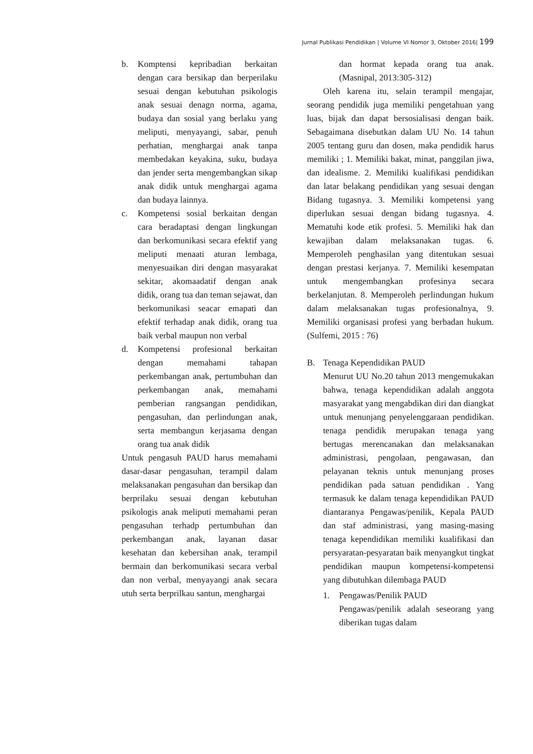Jurnal Publikasi Pendidikan | Volume VI Nomor 3, Oktober 2016| 199
b. Komptensi kepribadian berkaitan dengan cara bersikap dan berperilaku sesuai dengan kebutuhan psikologis anak sesuai denagn norma, agama, budaya dan sosial yang berlaku yang meliputi, menyayangi, sabar, penuh perhatian, menghargai anak tanpa membedakan keyakina, suku, budaya dan jender serta mengembangkan sikap anak didik untuk menghargai agama dan budaya lainnya.
c. Kompetensi sosial berkaitan dengan cara beradaptasi dengan lingkungan dan berkomunikasi secara efektif yang meliputi menaati aturan lembaga, menyesuaikan diri dengan masyarakat sekitar, akomaadatif dengan anak didik, orang tua dan teman sejawat, dan berkomunikasi seacar emapati dan efektif terhadap anak didik, orang tua baik verbal maupun non verbal
d. Kompetensi profesional berkaitan dengan memahami tahapan perkembangan anak, pertumbuhan dan perkembangan anak, memahami pemberian rangsangan pendidikan, pengasuhan, dan perlindungan anak, serta membangun kerjasama dengan orang tua anak didik
Untuk pengasuh PAUD harus memahami dasar-dasar pengasuhan, terampil dalam melaksanakan pengasuhan dan bersikap dan berprilaku sesuai dengan kebutuhan psikologis anak meliputi memahami peran pengasuhan terhadp pertumbuhan dan perkembangan anak, layanan dasar kesehatan dan kebersihan anak, terampil bermain dan berkomunikasi secara verbal dan non verbal, menyayangi anak secara utuh serta berprilkau santun, menghargai
dan hormat kepada orang tua anak. (Masnipal, 2013:305-312)
Oleh karena itu, selain terampil mengajar, seorang pendidik juga memiliki pengetahuan yang luas, bijak dan dapat bersosialisasi dengan baik. Sebagaimana disebutkan dalam UU No. 14 tahun 2005 tentang guru dan dosen, maka pendidik harus memiliki ; 1. Memiliki bakat, minat, panggilan jiwa, dan idealisme. 2. Memiliki kualifikasi pendidikan dan latar belakang pendidikan yang sesuai dengan Bidang tugasnya. 3. Memiliki kompetensi yang diperlukan sesuai dengan bidang tugasnya. 4. Mematuhi kode etik profesi. 5. Memiliki hak dan kewajiban dalam melaksanakan tugas. 6. Memperoleh penghasilan yang ditentukan sesuai dengan prestasi kerjanya. 7. Memiliki kesempatan untuk mengembangkan profesinya secara berkelanjutan. 8. Memperoleh perlindungan hukum dalam melaksanakan tugas profesionalnya, 9. Memiliki organisasi profesi yang berbadan hukum. (Sulfemi, 2015 : 76)
B. Tenaga Kependidikan PAUD
Menurut UU No.20 tahun 2013 mengemukakan bahwa, tenaga kependidikan adalah anggota masyarakat yang mengabdikan diri dan diangkat untuk menunjang penyelenggaraan pendidikan. tenaga pendidik merupakan tenaga yang bertugas merencanakan dan melaksanakan administrasi, pengolaan, pengawasan, dan pelayanan teknis untuk menunjang proses pendidikan pada satuan pendidikan . Yang termasuk ke dalam tenaga kependidikan PAUD diantaranya Pengawas/penilik, Kepala PAUD dan staf administrasi, yang masing-masing tenaga kependidikan memiliki kualifikasi dan persyaratan-pesyaratan baik menyangkut tingkat pendidikan maupun kompetensi-kompetensi yang dibutuhkan dilembaga PAUD
1. Pengawas/Penilik PAUD
Pengawas/penilik adalah seseorang yang diberikan tugas dalam